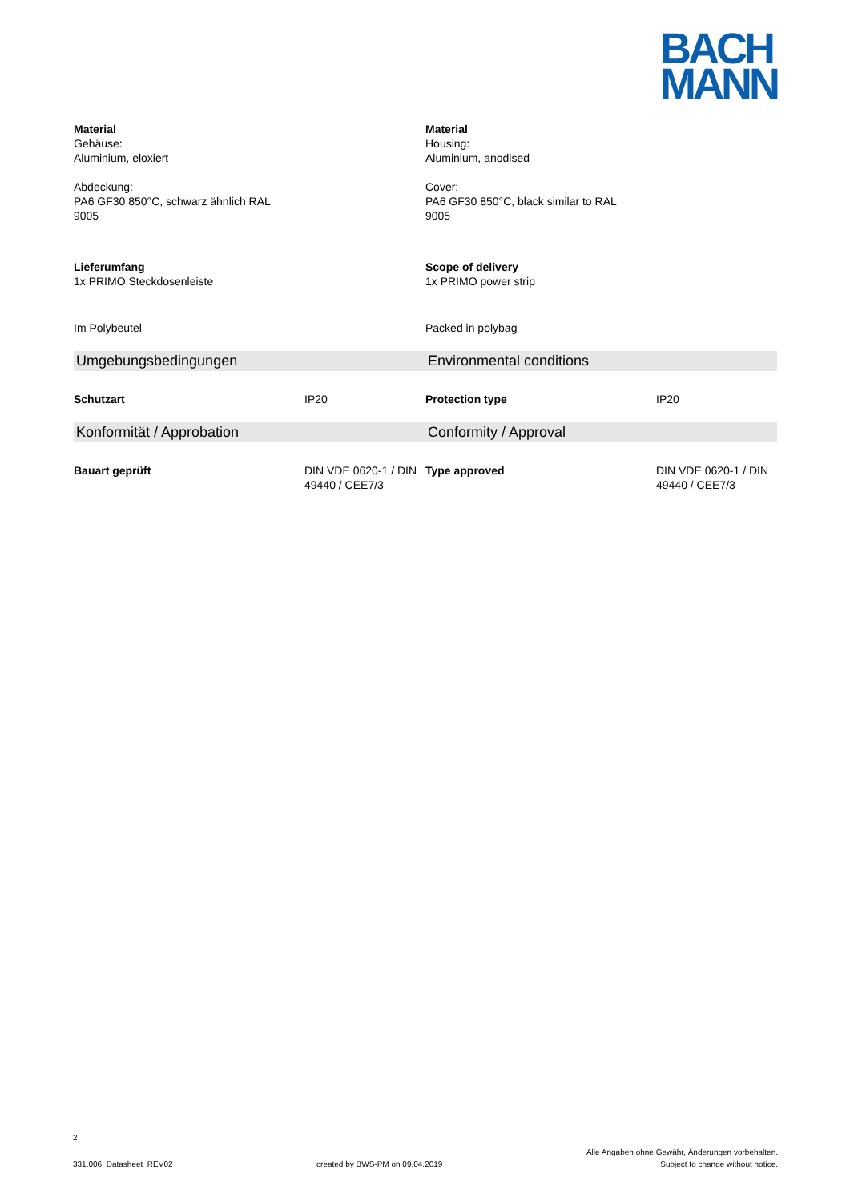BACH
MANN
Material
Gehäuse:
Aluminium, eloxiert
Abdeckung:
PA6 GF30 850°C, schwarz ähnlich RAL
9005
Material
Housing:
Aluminium, anodised
Cover:
PA6 GF30 850°C, black similar to RAL
9005
Lieferumfang
1x PRIMO Steckdosenleiste
Scope of delivery
1x PRIMO power strip
Im Polybeutel Packed in polybag
Umgebungsbedingungen Environmental conditions
Schutzart IP20 Protection type IP20
Konformität / Approbation Conformity / Approval
Bauart geprüft DIN VDE 0620-1 / DIN 49440 / CEE7/3
Type approved DIN VDE 0620-1 / DIN 49440 / CEE7/3
2
331.006_Datasheet_REV02
created by BWS-PM on 09.04.2019
Alle Angaben ohne Gewähr, Änderungen vorbehalten.
Subject to change without notice.